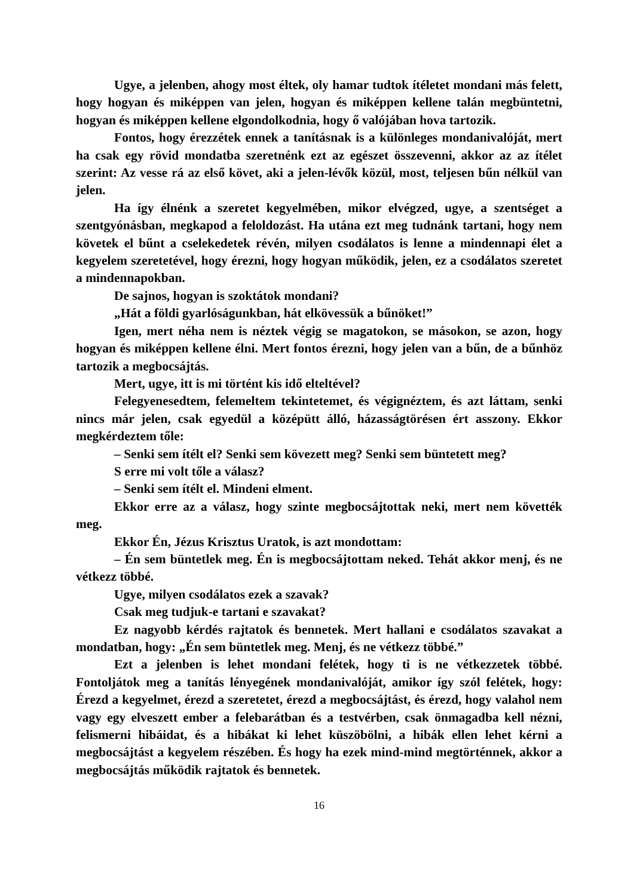Ugye, a jelenben, ahogy most éltek, oly hamar tudtok ítéletet mondani más felett, hogy hogyan és miképpen van jelen, hogyan és miképpen kellene talán megbüntetni, hogyan és miképpen kellene elgondolkodnia, hogy ő valójában hova tartozik.
Fontos, hogy érezzétek ennek a tanításnak is a különleges mondanivalóját, mert ha csak egy rövid mondatba szeretnénk ezt az egészet összevenni, akkor az az ítélet szerint: Az vesse rá az első követ, aki a jelen-lévők közül, most, teljesen bűn nélkül van jelen.
Ha így élnénk a szeretet kegyelmében, mikor elvégzed, ugye, a szentséget a szentgyónásban, megkapod a feloldozást. Ha utána ezt meg tudnánk tartani, hogy nem követek el bűnt a cselekedetek révén, milyen csodálatos is lenne a mindennapi élet a kegyelem szeretetével, hogy érezni, hogy hogyan működik, jelen, ez a csodálatos szeretet a mindennapokban.
De sajnos, hogyan is szoktátok mondani?
„Hát a földi gyarlóságunkban, hát elkövessük a bűnöket!”
Igen, mert néha nem is néztek végig se magatokon, se másokon, se azon, hogy hogyan és miképpen kellene élni. Mert fontos érezni, hogy jelen van a bűn, de a bűnhöz tartozik a megbocsájtás.
Mert, ugye, itt is mi történt kis idő elteltével?
Felegyenesedtem, felemeltem tekintetemet, és végignéztem, és azt láttam, senki nincs már jelen, csak egyedül a középütt álló, házasságtörésen ért asszony. Ekkor megkérdeztem tőle:
– Senki sem ítélt el? Senki sem kövezett meg? Senki sem büntetett meg?
S erre mi volt tőle a válasz?
– Senki sem ítélt el. Mindeni elment.
Ekkor erre az a válasz, hogy szinte megbocsájtottak neki, mert nem követték meg.
Ekkor Én, Jézus Krisztus Uratok, is azt mondottam:
– Én sem büntetlek meg. Én is megbocsájtottam neked. Tehát akkor menj, és ne vétkezz többé.
Ugye, milyen csodálatos ezek a szavak?
Csak meg tudjuk-e tartani e szavakat?
Ez nagyobb kérdés rajtatok és bennetek. Mert hallani e csodálatos szavakat a mondatban, hogy: „Én sem büntetlek meg. Menj, és ne vétkezz többé.”
Ezt a jelenben is lehet mondani felétek, hogy ti is ne vétkezzetek többé. Fontoljátok meg a tanítás lényegének mondanivalóját, amikor így szól felétek, hogy: Érezd a kegyelmet, érezd a szeretetet, érezd a megbocsájtást, és érezd, hogy valahol nem vagy egy elveszett ember a felebarátban és a testvérben, csak önmagadba kell nézni, felismerni hibáidat, és a hibákat ki lehet küszöbölni, a hibák ellen lehet kérni a megbocsájtást a kegyelem részében. És hogy ha ezek mind-mind megtörténnek, akkor a megbocsájtás működik rajtatok és bennetek.
16